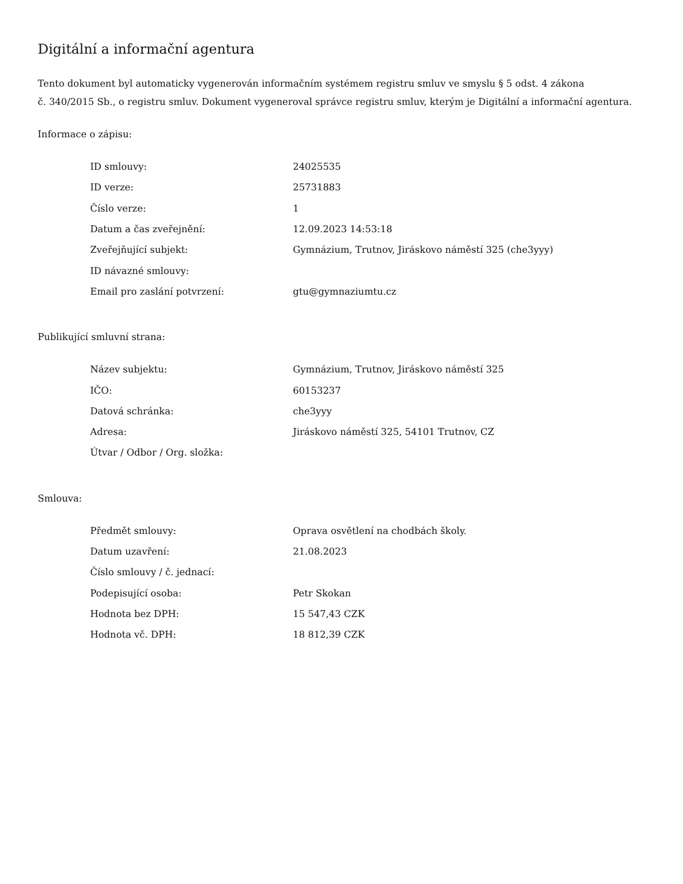Digitální a informační agentura
Tento dokument byl automaticky vygenerován informačním systémem registru smluv ve smyslu § 5 odst. 4 zákona
č. 340/2015 Sb., o registru smluv. Dokument vygeneroval správce registru smluv, kterým je Digitální a informační agentura.
Informace o zápisu:
| ID smlouvy: | 24025535 |
| ID verze: | 25731883 |
| Číslo verze: | 1 |
| Datum a čas zveřejnění: | 12.09.2023 14:53:18 |
| Zveřejňující subjekt: | Gymnázium, Trutnov, Jiráskovo náměstí 325 (che3yyy) |
| ID návazné smlouvy: | |
| Email pro zaslání potvrzení: | gtu@gymnaziumtu.cz |
Publikující smluvní strana:
| Název subjektu: | Gymnázium, Trutnov, Jiráskovo náměstí 325 |
| IČO: | 60153237 |
| Datová schránka: | che3yyy |
| Adresa: | Jiráskovo náměstí 325, 54101 Trutnov, CZ |
| Útvar / Odbor / Org. složka: | |
Smlouva:
| Předmět smlouvy: | Oprava osvětlení na chodbách školy. |
| Datum uzavření: | 21.08.2023 |
| Číslo smlouvy / č. jednací: | |
| Podepisující osoba: | Petr Skokan |
| Hodnota bez DPH: | 15 547,43 CZK |
| Hodnota vč. DPH: | 18 812,39 CZK |